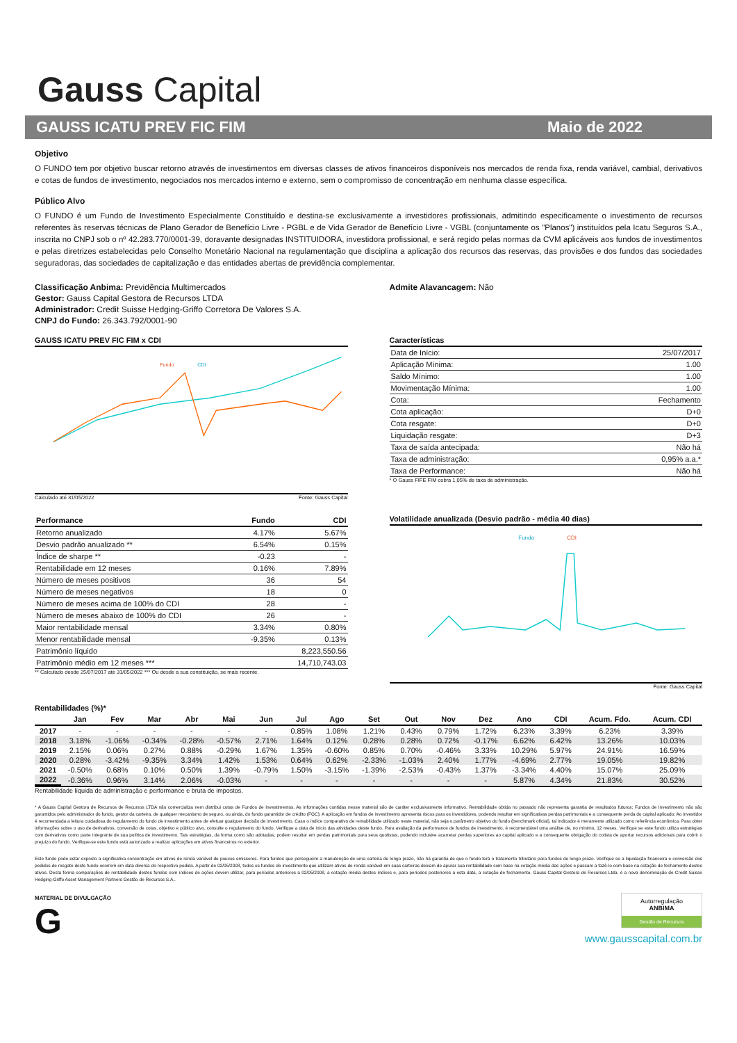Gauss Capital
GAUSS ICATU PREV FIC FIM Maio de 2022
Objetivo
O FUNDO tem por objetivo buscar retorno através de investimentos em diversas classes de ativos financeiros disponíveis nos mercados de renda fixa, renda variável, cambial, derivativos e cotas de fundos de investimento, negociados nos mercados interno e externo, sem o compromisso de concentração em nenhuma classe específica.
Público Alvo
O FUNDO é um Fundo de Investimento Especialmente Constituído e destina-se exclusivamente a investidores profissionais, admitindo especificamente o investimento de recursos referentes às reservas técnicas de Plano Gerador de Benefício Livre - PGBL e de Vida Gerador de Benefício Livre - VGBL (conjuntamente os "Planos") instituídos pela Icatu Seguros S.A., inscrita no CNPJ sob o nº 42.283.770/0001-39, doravante designadas INSTITUIDORA, investidora profissional, e será regido pelas normas da CVM aplicáveis aos fundos de investimentos e pelas diretrizes estabelecidas pelo Conselho Monetário Nacional na regulamentação que disciplina a aplicação dos recursos das reservas, das provisões e dos fundos das sociedades seguradoras, das sociedades de capitalização e das entidades abertas de previdência complementar.
Classificação Anbima: Previdência Multimercados
Gestor: Gauss Capital Gestora de Recursos LTDA
Administrador: Credit Suisse Hedging-Griffo Corretora De Valores S.A.
CNPJ do Fundo: 26.343.792/0001-90
Admite Alavancagem: Não
GAUSS ICATU PREV FIC FIM x CDI
Fundo
CDI
Calculado até 31/05/2022 Fonte: Gauss Capital
Características
| Data de Início: | 25/07/2017 |
| Aplicação Mínima: | 1.00 |
| Saldo Mínimo: | 1.00 |
| Movimentação Mínima: | 1.00 |
| Cota: | Fechamento |
| Cota aplicação: | D+0 |
| Cota resgate: | D+0 |
| Liquidação resgate: | D+3 |
| Taxa de saída antecipada: | Não há |
| Taxa de administração: | 0,95% a.a.* |
| Taxa de Performance: | Não há |
* O Gauss FIFE FIM cobra 1,05% de taxa de administração.
| Performance | Fundo | CDI |
| Retorno anualizado | 4.17% | 5.67% |
| Desvio padrão anualizado ** | 6.54% | 0.15% |
| Índice de sharpe ** | -0.23 | - |
| Rentabilidade em 12 meses | 0.16% | 7.89% |
| Número de meses positivos | 36 | 54 |
| Número de meses negativos | 18 | 0 |
| Número de meses acima de 100% do CDI | 28 | - |
| Número de meses abaixo de 100% do CDI | 26 | - |
| Maior rentabilidade mensal | 3.34% | 0.80% |
| Menor rentabilidade mensal | -9.35% | 0.13% |
| Patrimônio líquido | | 8,223,550.56 |
| Patrimônio médio em 12 meses *** | | 14,710,743.03 |
** Calculado desde 25/07/2017 até 31/05/2022 *** Ou desde a sua constituição, se mais recente.
Volatilidade anualizada (Desvio padrão - média 40 dias)
Fundo
CDI
Fonte: Gauss Capital
Rentabilidades (%)*
| | Jan | Fev | Mar | Abr | Mai | Jun | Jul | Ago | Set | Out | Nov | Dez | Ano | CDI | Acum. Fdo. | Acum. CDI |
| --- | --- | --- | --- | --- | --- | --- | --- | --- | --- | --- | --- | --- | --- | --- | --- | --- |
| 2017 | - | - | - | - | - | - | 0.85% | 1.08% | 1.21% | 0.43% | 0.79% | 1.72% | 6.23% | 3.39% | 6.23% | 3.39% |
| 2018 | 3.18% | -1.06% | -0.34% | -0.28% | -0.57% | 2.71% | 1.64% | 0.12% | 0.28% | 0.28% | 0.72% | -0.17% | 6.62% | 6.42% | 13.26% | 10.03% |
| 2019 | 2.15% | 0.06% | 0.27% | 0.88% | -0.29% | 1.67% | 1.35% | -0.60% | 0.85% | 0.70% | -0.46% | 3.33% | 10.29% | 5.97% | 24.91% | 16.59% |
| 2020 | 0.28% | -3.42% | -9.35% | 3.34% | 1.42% | 1.53% | 0.64% | 0.62% | -2.33% | -1.03% | 2.40% | 1.77% | -4.69% | 2.77% | 19.05% | 19.82% |
| 2021 | -0.50% | 0.68% | 0.10% | 0.50% | 1.39% | -0.79% | 1.50% | -3.15% | -1.39% | -2.53% | -0.43% | 1.37% | -3.34% | 4.40% | 15.07% | 25.09% |
| 2022 | -0.36% | 0.96% | 3.14% | 2.06% | -0.03% | - | - | - | - | - | - | - | 5.87% | 4.34% | 21.83% | 30.52% |
Rentabilidade líquida de administração e performance e bruta de impostos.
* A Gauss Capital Gestora de Recursos de Recursos LTDA não comercializa nem distribui cotas de Fundos de Investimentos. As informações contidas nesse material são de caráter exclusivamente informativo. Rentabilidade obtida no passado não representa garantia de resultados futuros; Fundos de Investimento não são garantidos pelo administrador do fundo, gestor da carteira, de qualquer mecanismo de seguro, ou ainda, do fundo garantidor de crédito (FGC); A aplicação em fundos de investimento apresenta riscos para os investidores, podendo resultar em significativas perdas patrimoniais e a consequente perda do capital aplicado; Ao investidor é recomendada a leitura cuidadosa do regulamento do fundo de investimento antes de efetuar qualquer decisão de investimento. Caso o índice comparativo de rentabilidade utilizado neste material, não seja o parâmetro objetivo do fundo (benchmark oficial), tal indicador é meramente utilizado como referência econômica. Para obter informações sobre o uso de derivativos, conversão de cotas, objetivo e público alvo, consulte o regulamento do fundo. Verifique a data de início das atividades deste fundo. Para avaliação da performance de fundos de investimento, é recomendável uma análise de, no mínimo, 12 meses. Verifique se este fundo utiliza estratégias com derivativos como parte integrante de sua política de investimento. Tais estratégias, da forma como são adotadas, podem resultar em perdas patrimoniais para seus quotistas, podendo inclusive acarretar perdas superiores ao capital aplicado e a consequente obrigação do cotista de aportar recursos adicionais para cobrir o prejuízo do fundo. Verifique-se este fundo está autorizado a realizar aplicações em ativos financeiros no exterior.
Este fundo pode estar exposto a significativa concentração em ativos de renda variável de poucos emissores. Para fundos que persegueim a manutenção de uma carteira de longo prazo, não há garantia de que o fundo terá o tratamento tributário para fundos de longo prazo. Verifique se a liquidação financeira e conversão dos pedidos de resgate deste fundo ocorrem em data diversa do respectivo pedido. A partir de 02/05/2008, todos os fundos de investimento que utilizam ativos de renda variável em suas carteiras deixam de apurar sua rentabilidade com base na cotação média das ações e passam a fazê-lo com base na cotação de fechamento destes ativos. Desta forma comparações de rentabilidade destes fundos com índices de ações devem utilizar, para períodos anteriores a 02/05/2008, a cotação média destes índices e, para períodos posteriores a esta data, a cotação de fechamento. Gauss Capital Gestora de Recursos Ltda. é a nova denominação de Credit Suisse Hedging-Griffo Asset Management Partners Gestão de Recursos S.A..
MATERIAL DE DIVULGAÇÃO
G
Autorregulação
ANBIMA
Gestão de Recursos
www.gausscapital.com.br